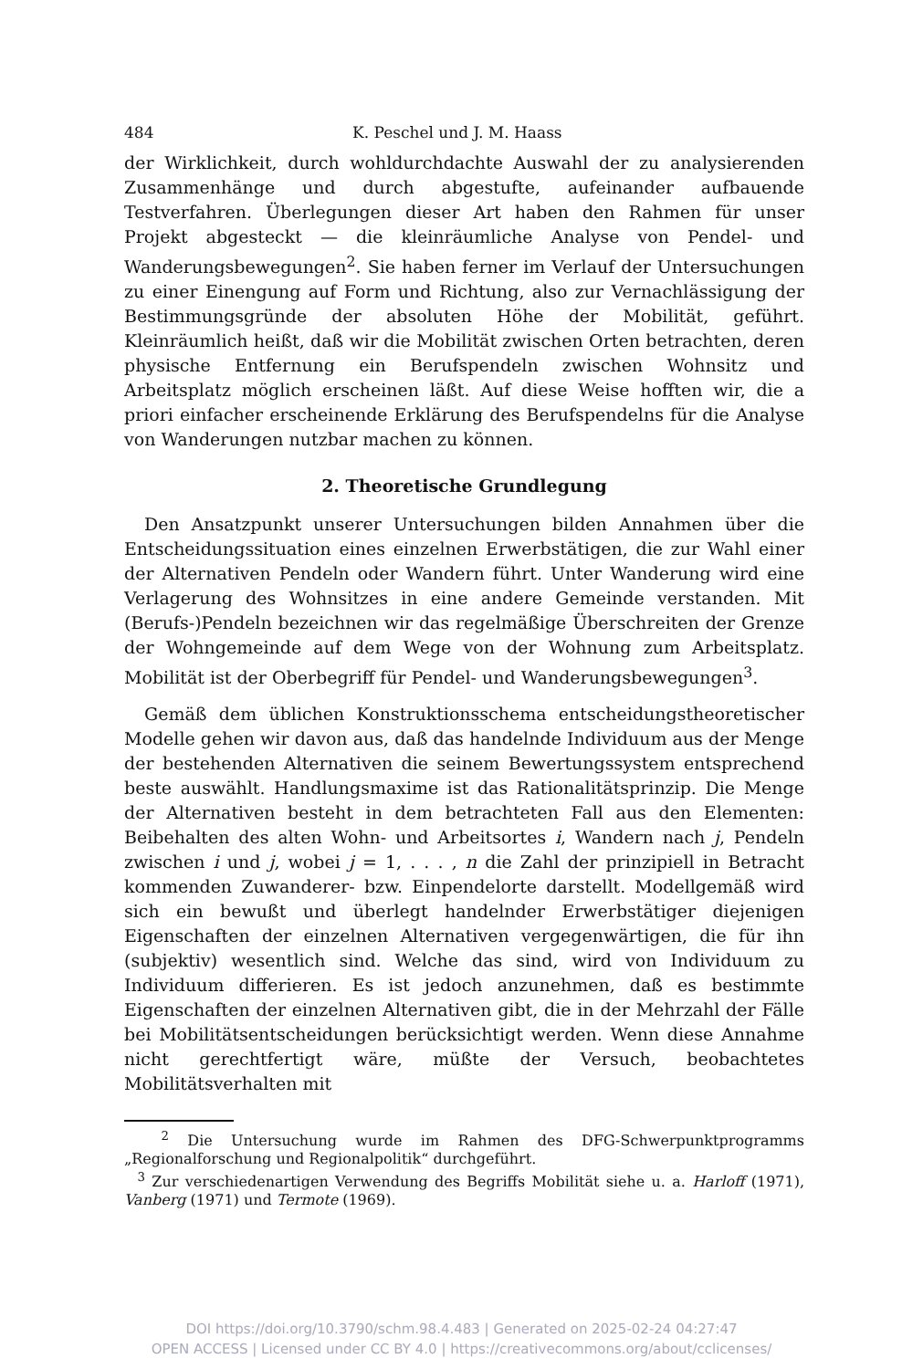484 K. Peschel und J. M. Haass
der Wirklichkeit, durch wohldurchdachte Auswahl der zu analysieren­den Zusammenhänge und durch abgestufte, aufeinander aufbauende Testverfahren. Überlegungen dieser Art haben den Rahmen für unser Projekt abgesteckt — die kleinräumliche Analyse von Pendel- und Wanderungsbewegungen<sup>2</sup>. Sie haben ferner im Verlauf der Untersu­chungen zu einer Einengung auf Form und Richtung, also zur Vernach­lässigung der Bestimmungsgründe der absoluten Höhe der Mobilität, geführt. Kleinräumlich heißt, daß wir die Mobilität zwischen Orten be­trachten, deren physische Entfernung ein Berufspendeln zwischen Wohnsitz und Arbeitsplatz möglich erscheinen läßt. Auf diese Weise hofften wir, die a priori einfacher erscheinende Erklärung des Berufs­pendelns für die Analyse von Wanderungen nutzbar machen zu können.
2. Theoretische Grundlegung
Den Ansatzpunkt unserer Untersuchungen bilden Annahmen über die Entscheidungssituation eines einzelnen Erwerbstätigen, die zur Wahl einer der Alternativen Pendeln oder Wandern führt. Unter Wanderung wird eine Verlagerung des Wohnsitzes in eine andere Gemeinde ver­standen. Mit (Berufs-)Pendeln bezeichnen wir das regelmäßige Über­schreiten der Grenze der Wohngemeinde auf dem Wege von der Woh­nung zum Arbeitsplatz. Mobilität ist der Oberbegriff für Pendel- und Wanderungsbewegungen<sup>3</sup>.
Gemäß dem üblichen Konstruktionsschema entscheidungstheoreti­scher Modelle gehen wir davon aus, daß das handelnde Individuum aus der Menge der bestehenden Alternativen die seinem Bewertungssystem entsprechend beste auswählt. Handlungsmaxime ist das Rationalitäts­prinzip. Die Menge der Alternativen besteht in dem betrachteten Fall aus den Elementen: Beibehalten des alten Wohn- und Arbeitsortes i, Wandern nach j, Pendeln zwischen i und j, wobei j = 1, . . . , n die Zahl der prinzipiell in Betracht kommenden Zuwanderer- bzw. Einpendel­orte darstellt. Modellgemäß wird sich ein bewußt und überlegt han­delnder Erwerbstätiger diejenigen Eigenschaften der einzelnen Alter­nativen vergegenwärtigen, die für ihn (subjektiv) wesentlich sind. Wel­che das sind, wird von Individuum zu Individuum differieren. Es ist jedoch anzunehmen, daß es bestimmte Eigenschaften der einzelnen Al­ternativen gibt, die in der Mehrzahl der Fälle bei Mobilitätsentschei­dungen berücksichtigt werden. Wenn diese Annahme nicht gerechtfer­tigt wäre, müßte der Versuch, beobachtetes Mobilitätsverhalten mit
<sup>2</sup> Die Untersuchung wurde im Rahmen des DFG-Schwerpunktprogramms „Regionalforschung und Regionalpolitik“ durchgeführt.
<sup>3</sup> Zur verschiedenartigen Verwendung des Begriffs Mobilität siehe u. a. Harloff (1971), Vanberg (1971) und Termote (1969).
DOI https://doi.org/10.3790/schm.98.4.483 | Generated on 2025-02-24 04:27:47
OPEN ACCESS | Licensed under CC BY 4.0 | https://creativecommons.org/about/cclicenses/